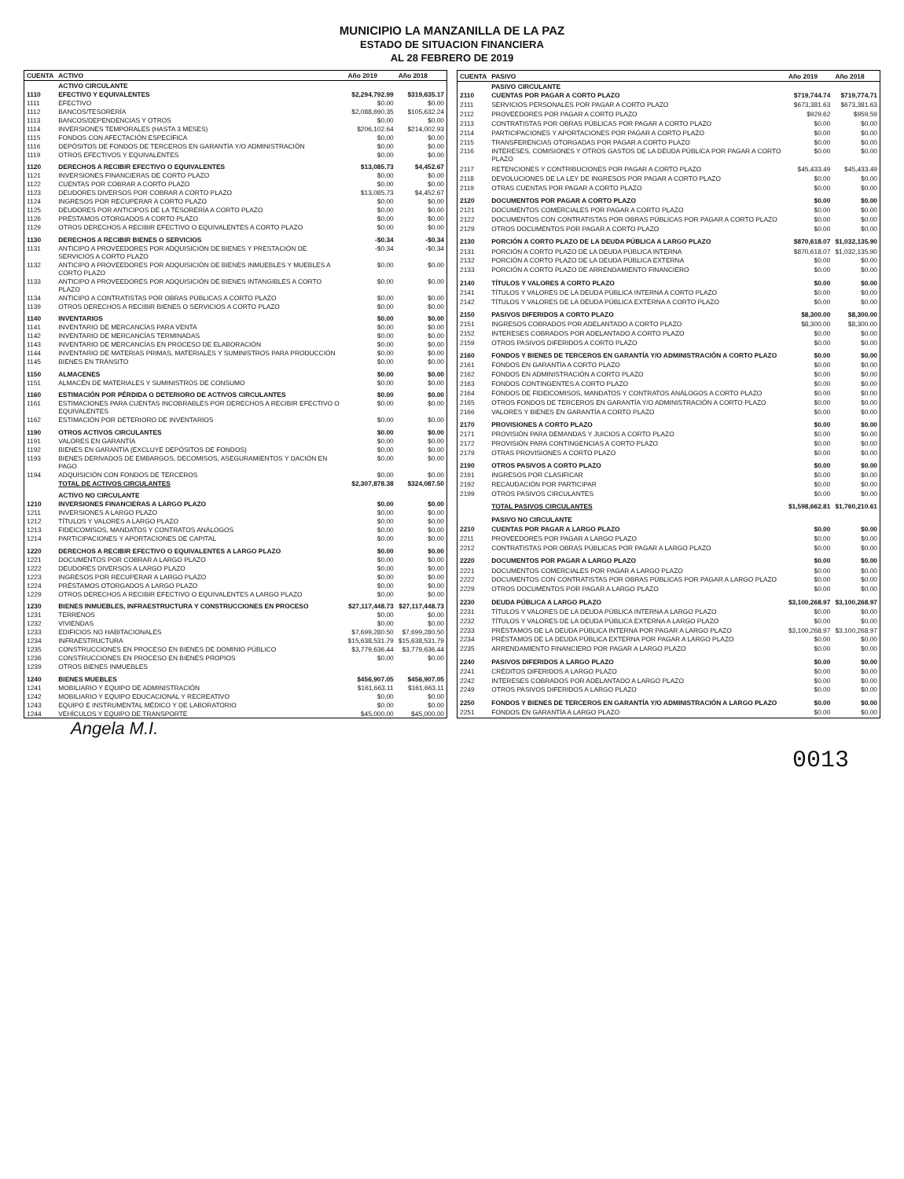MUNICIPIO LA MANZANILLA DE LA PAZ
ESTADO DE SITUACION FINANCIERA
AL 28 FEBRERO DE 2019
| CUENTA | ACTIVO | Año 2019 | Año 2018 |
| --- | --- | --- | --- |
| | ACTIVO CIRCULANTE | | |
| 1110 | EFECTIVO Y EQUIVALENTES | $2,294,792.99 | $319,635.17 |
| 1111 | EFECTIVO | $0.00 | $0.00 |
| 1112 | BANCOS/TESORERÍA | $2,088,690.35 | $105,632.24 |
| 1113 | BANCOS/DEPENDENCIAS Y OTROS | $0.00 | $0.00 |
| 1114 | INVERSIONES TEMPORALES (HASTA 3 MESES) | $206,102.64 | $214,002.93 |
| 1115 | FONDOS CON AFECTACIÓN ESPECÍFICA | $0.00 | $0.00 |
| 1116 | DEPÓSITOS DE FONDOS DE TERCEROS EN GARANTÍA Y/O ADMINISTRACIÓN | $0.00 | $0.00 |
| 1119 | OTROS EFECTIVOS Y EQUIVALENTES | $0.00 | $0.00 |
| 1120 | DERECHOS A RECIBIR EFECTIVO O EQUIVALENTES | $13,085.73 | $4,452.67 |
| 1121 | INVERSIONES FINANCIERAS DE CORTO PLAZO | $0.00 | $0.00 |
| 1122 | CUENTAS POR COBRAR A CORTO PLAZO | $0.00 | $0.00 |
| 1123 | DEUDORES DIVERSOS POR COBRAR A CORTO PLAZO | $13,085.73 | $4,452.67 |
| 1124 | INGRESOS POR RECUPERAR A CORTO PLAZO | $0.00 | $0.00 |
| 1125 | DEUDORES POR ANTICIPOS DE LA TESORERÍA A CORTO PLAZO | $0.00 | $0.00 |
| 1126 | PRÉSTAMOS OTORGADOS A CORTO PLAZO | $0.00 | $0.00 |
| 1129 | OTROS DERECHOS A RECIBIR EFECTIVO O EQUIVALENTES A CORTO PLAZO | $0.00 | $0.00 |
| 1130 | DERECHOS A RECIBIR BIENES O SERVICIOS | -$0.34 | -$0.34 |
| 1131 | ANTICIPO A PROVEEDORES POR ADQUISICIÓN DE BIENES Y PRESTACIÓN DE SERVICIOS A CORTO PLAZO | -$0.34 | -$0.34 |
| 1132 | ANTICIPO A PROVEEDORES POR ADQUISICIÓN DE BIENES INMUEBLES Y MUEBLES A CORTO PLAZO | $0.00 | $0.00 |
| 1133 | ANTICIPO A PROVEEDORES POR ADQUISICIÓN DE BIENES INTANGIBLES A CORTO PLAZO | $0.00 | $0.00 |
| 1134 | ANTICIPO A CONTRATISTAS POR OBRAS PÚBLICAS A CORTO PLAZO | $0.00 | $0.00 |
| 1139 | OTROS DERECHOS A RECIBIR BIENES O SERVICIOS A CORTO PLAZO | $0.00 | $0.00 |
| 1140 | INVENTARIOS | $0.00 | $0.00 |
| 1141 | INVENTARIO DE MERCANCÍAS PARA VENTA | $0.00 | $0.00 |
| 1142 | INVENTARIO DE MERCANCÍAS TERMINADAS | $0.00 | $0.00 |
| 1143 | INVENTARIO DE MERCANCÍAS EN PROCESO DE ELABORACIÓN | $0.00 | $0.00 |
| 1144 | INVENTARIO DE MATERIAS PRIMAS, MATERIALES Y SUMINISTROS PARA PRODUCCIÓN | $0.00 | $0.00 |
| 1145 | BIENES EN TRÁNSITO | $0.00 | $0.00 |
| 1150 | ALMACENES | $0.00 | $0.00 |
| 1151 | ALMACÉN DE MATERIALES Y SUMINISTROS DE CONSUMO | $0.00 | $0.00 |
| 1160 | ESTIMACIÓN POR PÉRDIDA O DETERIORO DE ACTIVOS CIRCULANTES | $0.00 | $0.00 |
| 1161 | ESTIMACIONES PARA CUENTAS INCOBRABLES POR DERECHOS A RECIBIR EFECTIVO O EQUIVALENTES | $0.00 | $0.00 |
| 1162 | ESTIMACIÓN POR DETERIORO DE INVENTARIOS | $0.00 | $0.00 |
| 1190 | OTROS ACTIVOS CIRCULANTES | $0.00 | $0.00 |
| 1191 | VALORES EN GARANTÍA | $0.00 | $0.00 |
| 1192 | BIENES EN GARANTÍA (EXCLUYE DEPÓSITOS DE FONDOS) | $0.00 | $0.00 |
| 1193 | BIENES DERIVADOS DE EMBARGOS, DECOMISOS, ASEGURAMIENTOS Y DACIÓN EN PAGO | $0.00 | $0.00 |
| 1194 | ADQUISICIÓN CON FONDOS DE TERCEROS | $0.00 | $0.00 |
| | TOTAL DE ACTIVOS CIRCULANTES | $2,307,878.38 | $324,087.50 |
| | ACTIVO NO CIRCULANTE | | |
| 1210 | INVERSIONES FINANCIERAS A LARGO PLAZO | $0.00 | $0.00 |
| 1211 | INVERSIONES A LARGO PLAZO | $0.00 | $0.00 |
| 1212 | TÍTULOS Y VALORES A LARGO PLAZO | $0.00 | $0.00 |
| 1213 | FIDEICOMISOS, MANDATOS Y CONTRATOS ANÁLOGOS | $0.00 | $0.00 |
| 1214 | PARTICIPACIONES Y APORTACIONES DE CAPITAL | $0.00 | $0.00 |
| 1220 | DERECHOS A RECIBIR EFECTIVO O EQUIVALENTES A LARGO PLAZO | $0.00 | $0.00 |
| 1221 | DOCUMENTOS POR COBRAR A LARGO PLAZO | $0.00 | $0.00 |
| 1222 | DEUDORES DIVERSOS A LARGO PLAZO | $0.00 | $0.00 |
| 1223 | INGRESOS POR RECUPERAR A LARGO PLAZO | $0.00 | $0.00 |
| 1224 | PRÉSTAMOS OTORGADOS A LARGO PLAZO | $0.00 | $0.00 |
| 1229 | OTROS DERECHOS A RECIBIR EFECTIVO O EQUIVALENTES A LARGO PLAZO | $0.00 | $0.00 |
| 1230 | BIENES INMUEBLES, INFRAESTRUCTURA Y CONSTRUCCIONES EN PROCESO | $27,117,448.73 | $27,117,448.73 |
| 1231 | TERRENOS | $0.00 | $0.00 |
| 1232 | VIVIENDAS | $0.00 | $0.00 |
| 1233 | EDIFICIOS NO HABITACIONALES | $7,699,280.50 | $7,699,280.50 |
| 1234 | INFRAESTRUCTURA | $15,638,531.79 | $15,638,531.79 |
| 1235 | CONSTRUCCIONES EN PROCESO EN BIENES DE DOMINIO PÚBLICO | $3,779,636.44 | $3,779,636.44 |
| 1236 | CONSTRUCCIONES EN PROCESO EN BIENES PROPIOS | $0.00 | $0.00 |
| 1239 | OTROS BIENES INMUEBLES | | |
| 1240 | BIENES MUEBLES | $456,907.05 | $456,907.05 |
| 1241 | MOBILIARIO Y EQUIPO DE ADMINISTRACIÓN | $161,663.11 | $161,663.11 |
| 1242 | MOBILIARIO Y EQUIPO EDUCACIONAL Y RECREATIVO | $0.00 | $0.00 |
| 1243 | EQUIPO E INSTRUMENTAL MÉDICO Y DE LABORATORIO | $0.00 | $0.00 |
| 1244 | VEHÍCULOS Y EQUIPO DE TRANSPORTE | $45,000.00 | $45,000.00 |
| CUENTA | PASIVO | Año 2019 | Año 2018 |
| --- | --- | --- | --- |
| | PASIVO CIRCULANTE | | |
| 2110 | CUENTAS POR PAGAR A CORTO PLAZO | $719,744.74 | $719,774.71 |
| 2111 | SERVICIOS PERSONALES POR PAGAR A CORTO PLAZO | $673,381.63 | $673,381.63 |
| 2112 | PROVEEDORES POR PAGAR A CORTO PLAZO | $929.62 | $959.59 |
| 2113 | CONTRATISTAS POR OBRAS PÚBLICAS POR PAGAR A CORTO PLAZO | $0.00 | $0.00 |
| 2114 | PARTICIPACIONES Y APORTACIONES POR PAGAR A CORTO PLAZO | $0.00 | $0.00 |
| 2115 | TRANSFERENCIAS OTORGADAS POR PAGAR A CORTO PLAZO | $0.00 | $0.00 |
| 2116 | INTERESES, COMISIONES Y OTROS GASTOS DE LA DEUDA PÚBLICA POR PAGAR A CORTO PLAZO | $0.00 | $0.00 |
| 2117 | RETENCIONES Y CONTRIBUCIONES POR PAGAR A CORTO PLAZO | $45,433.49 | $45,433.49 |
| 2118 | DEVOLUCIONES DE LA LEY DE INGRESOS POR PAGAR A CORTO PLAZO | $0.00 | $0.00 |
| 2119 | OTRAS CUENTAS POR PAGAR A CORTO PLAZO | $0.00 | $0.00 |
| 2120 | DOCUMENTOS POR PAGAR A CORTO PLAZO | $0.00 | $0.00 |
| 2121 | DOCUMENTOS COMERCIALES POR PAGAR A CORTO PLAZO | $0.00 | $0.00 |
| 2122 | DOCUMENTOS CON CONTRATISTAS POR OBRAS PÚBLICAS POR PAGAR A CORTO PLAZO | $0.00 | $0.00 |
| 2129 | OTROS DOCUMENTOS POR PAGAR A CORTO PLAZO | $0.00 | $0.00 |
| 2130 | PORCIÓN A CORTO PLAZO DE LA DEUDA PÚBLICA A LARGO PLAZO | $870,618.07 | $1,032,135.90 |
| 2131 | PORCIÓN A CORTO PLAZO DE LA DEUDA PÚBLICA INTERNA | $870,618.07 | $1,032,135.90 |
| 2132 | PORCIÓN A CORTO PLAZO DE LA DEUDA PÚBLICA EXTERNA | $0.00 | $0.00 |
| 2133 | PORCIÓN A CORTO PLAZO DE ARRENDAMIENTO FINANCIERO | $0.00 | $0.00 |
| 2140 | TÍTULOS Y VALORES A CORTO PLAZO | $0.00 | $0.00 |
| 2141 | TÍTULOS Y VALORES DE LA DEUDA PÚBLICA INTERNA A CORTO PLAZO | $0.00 | $0.00 |
| 2142 | TÍTULOS Y VALORES DE LA DEUDA PÚBLICA EXTERNA A CORTO PLAZO | $0.00 | $0.00 |
| 2150 | PASIVOS DIFERIDOS A CORTO PLAZO | $8,300.00 | $8,300.00 |
| 2151 | INGRESOS COBRADOS POR ADELANTADO A CORTO PLAZO | $8,300.00 | $8,300.00 |
| 2152 | INTERESES COBRADOS POR ADELANTADO A CORTO PLAZO | $0.00 | $0.00 |
| 2159 | OTROS PASIVOS DIFERIDOS A CORTO PLAZO | $0.00 | $0.00 |
| 2160 | FONDOS Y BIENES DE TERCEROS EN GARANTÍA Y/O ADMINISTRACIÓN A CORTO PLAZO | $0.00 | $0.00 |
| 2161 | FONDOS EN GARANTÍA A CORTO PLAZO | $0.00 | $0.00 |
| 2162 | FONDOS EN ADMINISTRACIÓN A CORTO PLAZO | $0.00 | $0.00 |
| 2163 | FONDOS CONTINGENTES A CORTO PLAZO | $0.00 | $0.00 |
| 2164 | FONDOS DE FIDEICOMISOS, MANDATOS Y CONTRATOS ANÁLOGOS A CORTO PLAZO | $0.00 | $0.00 |
| 2165 | OTROS FONDOS DE TERCEROS EN GARANTÍA Y/O ADMINISTRACIÓN A CORTO PLAZO | $0.00 | $0.00 |
| 2166 | VALORES Y BIENES EN GARANTÍA A CORTO PLAZO | $0.00 | $0.00 |
| 2170 | PROVISIONES A CORTO PLAZO | $0.00 | $0.00 |
| 2171 | PROVISIÓN PARA DEMANDAS Y JUICIOS A CORTO PLAZO | $0.00 | $0.00 |
| 2172 | PROVISIÓN PARA CONTINGENCIAS A CORTO PLAZO | $0.00 | $0.00 |
| 2179 | OTRAS PROVISIONES A CORTO PLAZO | $0.00 | $0.00 |
| 2190 | OTROS PASIVOS A CORTO PLAZO | $0.00 | $0.00 |
| 2191 | INGRESOS POR CLASIFICAR | $0.00 | $0.00 |
| 2192 | RECAUDACIÓN POR PARTICIPAR | $0.00 | $0.00 |
| 2199 | OTROS PASIVOS CIRCULANTES | $0.00 | $0.00 |
| | TOTAL PASIVOS CIRCULANTES | $1,598,662.81 | $1,760,210.61 |
| | PASIVO NO CIRCULANTE | | |
| 2210 | CUENTAS POR PAGAR A LARGO PLAZO | $0.00 | $0.00 |
| 2211 | PROVEEDORES POR PAGAR A LARGO PLAZO | $0.00 | $0.00 |
| 2212 | CONTRATISTAS POR OBRAS PÚBLICAS POR PAGAR A LARGO PLAZO | $0.00 | $0.00 |
| 2220 | DOCUMENTOS POR PAGAR A LARGO PLAZO | $0.00 | $0.00 |
| 2221 | DOCUMENTOS COMERCIALES POR PAGAR A LARGO PLAZO | $0.00 | $0.00 |
| 2222 | DOCUMENTOS CON CONTRATISTAS POR OBRAS PÚBLICAS POR PAGAR A LARGO PLAZO | $0.00 | $0.00 |
| 2229 | OTROS DOCUMENTOS POR PAGAR A LARGO PLAZO | $0.00 | $0.00 |
| 2230 | DEUDA PÚBLICA A LARGO PLAZO | $3,100,268.97 | $3,100,268.97 |
| 2231 | TÍTULOS Y VALORES DE LA DEUDA PÚBLICA INTERNA A LARGO PLAZO | $0.00 | $0.00 |
| 2232 | TÍTULOS Y VALORES DE LA DEUDA PÚBLICA EXTERNA A LARGO PLAZO | $0.00 | $0.00 |
| 2233 | PRÉSTAMOS DE LA DEUDA PÚBLICA INTERNA POR PAGAR A LARGO PLAZO | $3,100,268.97 | $3,100,268.97 |
| 2234 | PRÉSTAMOS DE LA DEUDA PÚBLICA EXTERNA POR PAGAR A LARGO PLAZO | $0.00 | $0.00 |
| 2235 | ARRENDAMIENTO FINANCIERO POR PAGAR A LARGO PLAZO | $0.00 | $0.00 |
| 2240 | PASIVOS DIFERIDOS A LARGO PLAZO | $0.00 | $0.00 |
| 2241 | CRÉDITOS DIFERIDOS A LARGO PLAZO | $0.00 | $0.00 |
| 2242 | INTERESES COBRADOS POR ADELANTADO A LARGO PLAZO | $0.00 | $0.00 |
| 2249 | OTROS PASIVOS DIFERIDOS A LARGO PLAZO | $0.00 | $0.00 |
| 2250 | FONDOS Y BIENES DE TERCEROS EN GARANTÍA Y/O ADMINISTRACIÓN A LARGO PLAZO | $0.00 | $0.00 |
| 2251 | FONDOS EN GARANTÍA A LARGO PLAZO | $0.00 | $0.00 |
Angela M.I.
0013